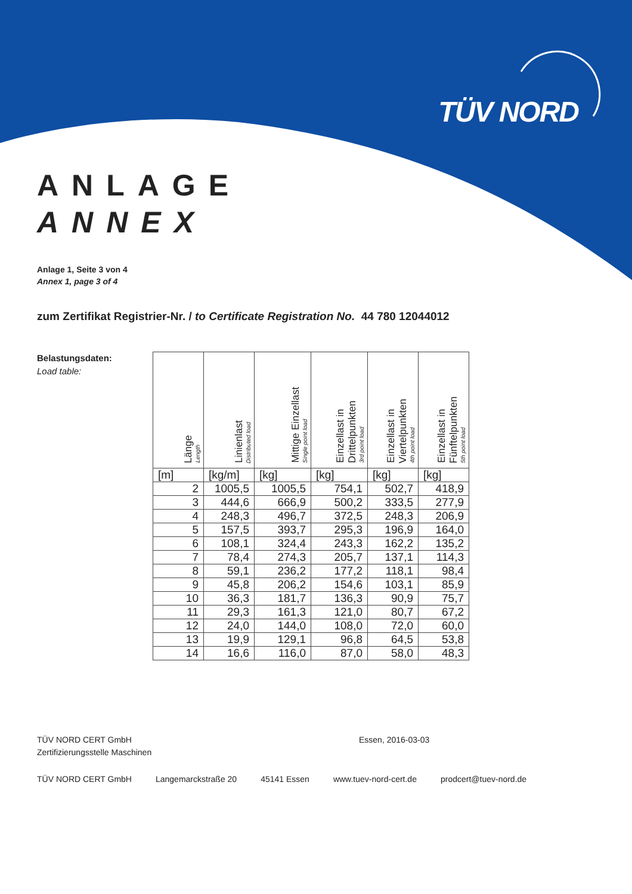TÜV NORD
ANLAGE
ANNEX
Anlage 1, Seite 3 von 4
Annex 1, page 3 of 4
zum Zertifikat Registrier-Nr. / to Certificate Registration No. 44 780 12044012
Belastungsdaten:
Load table:
| Länge Length | Linienlast Distributed load | Mittige Einzellast Single point load | Einzellast in Drittelpunkten 3rd point load | Einzellast in Viertelpunkten 4th point load | Einzellast in Fünftelpunkten 5th point load |
| --- | --- | --- | --- | --- | --- |
| [m] | [kg/m] | [kg] | [kg] | [kg] | [kg] |
| 2 | 1005,5 | 1005,5 | 754,1 | 502,7 | 418,9 |
| 3 | 444,6 | 666,9 | 500,2 | 333,5 | 277,9 |
| 4 | 248,3 | 496,7 | 372,5 | 248,3 | 206,9 |
| 5 | 157,5 | 393,7 | 295,3 | 196,9 | 164,0 |
| 6 | 108,1 | 324,4 | 243,3 | 162,2 | 135,2 |
| 7 | 78,4 | 274,3 | 205,7 | 137,1 | 114,3 |
| 8 | 59,1 | 236,2 | 177,2 | 118,1 | 98,4 |
| 9 | 45,8 | 206,2 | 154,6 | 103,1 | 85,9 |
| 10 | 36,3 | 181,7 | 136,3 | 90,9 | 75,7 |
| 11 | 29,3 | 161,3 | 121,0 | 80,7 | 67,2 |
| 12 | 24,0 | 144,0 | 108,0 | 72,0 | 60,0 |
| 13 | 19,9 | 129,1 | 96,8 | 64,5 | 53,8 |
| 14 | 16,6 | 116,0 | 87,0 | 58,0 | 48,3 |
TÜV NORD CERT GmbH
Zertifizierungsstelle Maschinen
Essen, 2016-03-03
TÜV NORD CERT GmbH Langemarckstraße 20 45141 Essen www.tuev-nord-cert.de prodcert@tuev-nord.de